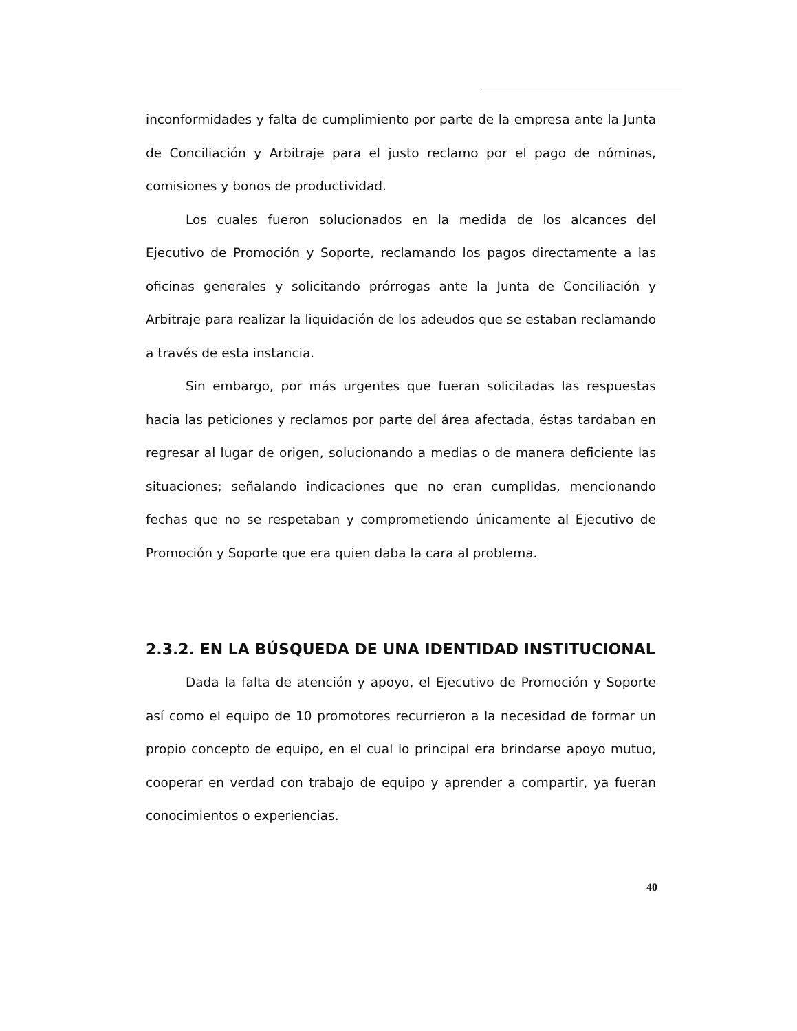inconformidades y falta de cumplimiento por parte de la empresa ante la Junta de Conciliación y Arbitraje para el justo reclamo por el pago de nóminas, comisiones y bonos de productividad.
Los cuales fueron solucionados en la medida de los alcances del Ejecutivo de Promoción y Soporte, reclamando los pagos directamente a las oficinas generales y solicitando prórrogas ante la Junta de Conciliación y Arbitraje para realizar la liquidación de los adeudos que se estaban reclamando a través de esta instancia.
Sin embargo, por más urgentes que fueran solicitadas las respuestas hacia las peticiones y reclamos por parte del área afectada, éstas tardaban en regresar al lugar de origen, solucionando a medias o de manera deficiente las situaciones; señalando indicaciones que no eran cumplidas, mencionando fechas que no se respetaban y comprometiendo únicamente al Ejecutivo de Promoción y Soporte que era quien daba la cara al problema.
2.3.2. EN LA BÚSQUEDA DE UNA IDENTIDAD INSTITUCIONAL
Dada la falta de atención y apoyo, el Ejecutivo de Promoción y Soporte así como el equipo de 10 promotores recurrieron a la necesidad de formar un propio concepto de equipo, en el cual lo principal era brindarse apoyo mutuo, cooperar en verdad con trabajo de equipo y aprender a compartir, ya fueran conocimientos o experiencias.
40